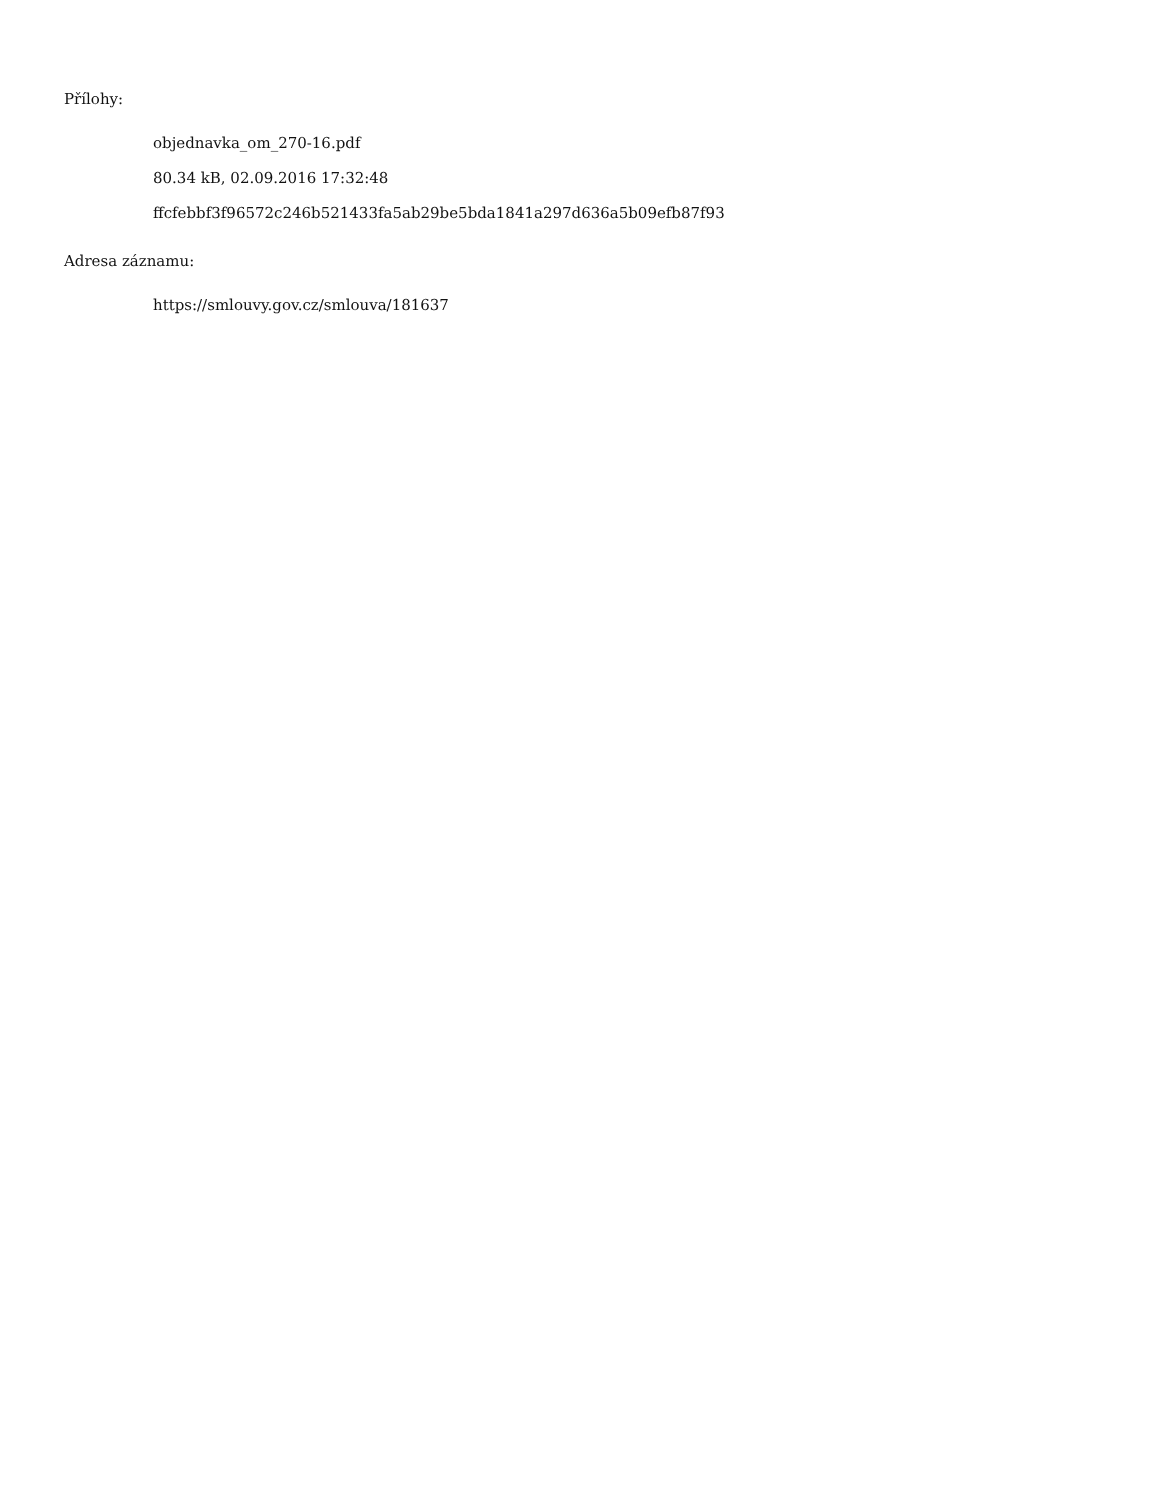Přílohy:
objednavka_om_270-16.pdf
80.34 kB, 02.09.2016 17:32:48
ffcfebbf3f96572c246b521433fa5ab29be5bda1841a297d636a5b09efb87f93
Adresa záznamu:
https://smlouvy.gov.cz/smlouva/181637